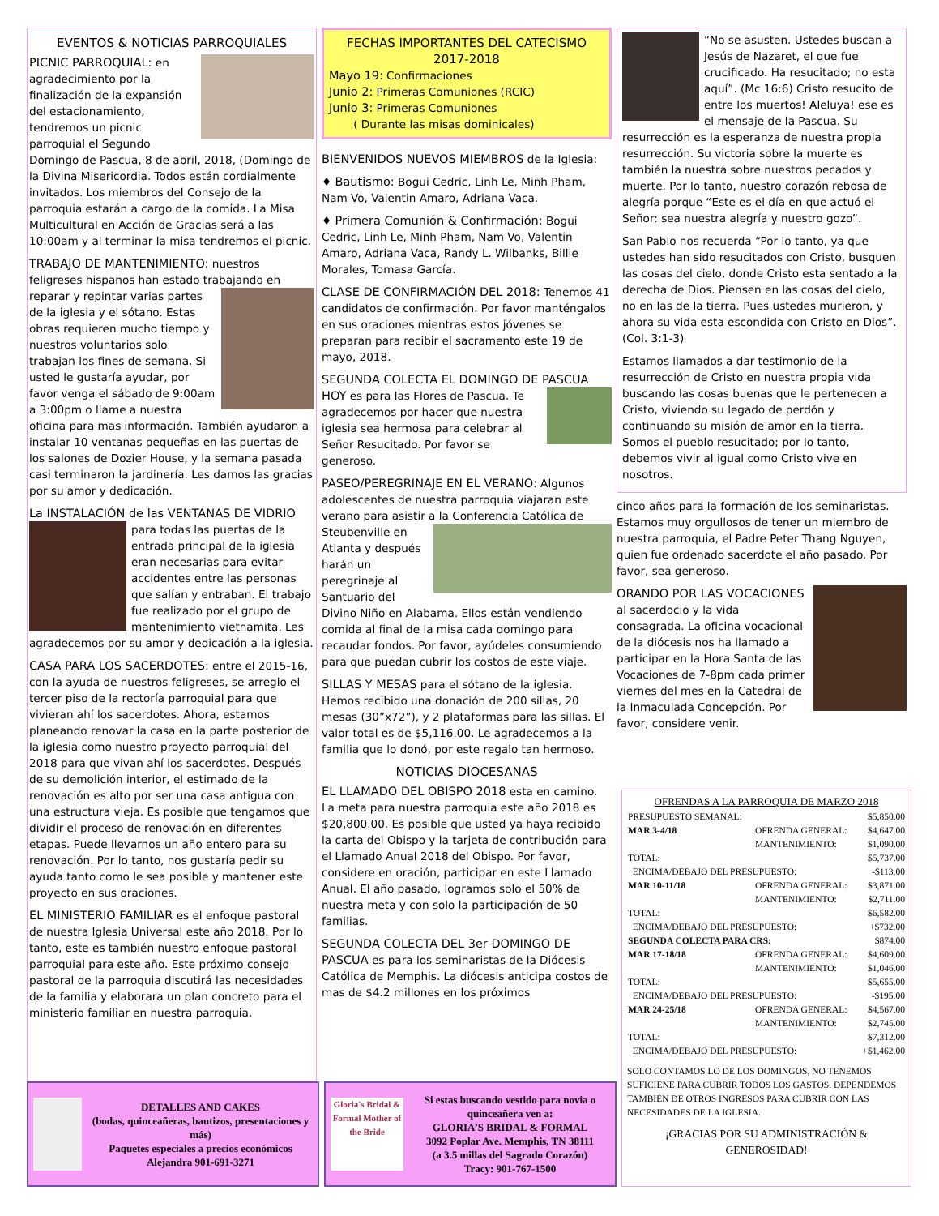EVENTOS & NOTICIAS PARROQUIALES
PICNIC PARROQUIAL: en agradecimiento por la finalización de la expansión del estacionamiento, tendremos un picnic parroquial el Segundo Domingo de Pascua, 8 de abril, 2018, (Domingo de la Divina Misericordia. Todos están cordialmente invitados. Los miembros del Consejo de la parroquia estarán a cargo de la comida. La Misa Multicultural en Acción de Gracias será a las 10:00am y al terminar la misa tendremos el picnic.
TRABAJO DE MANTENIMIENTO: nuestros feligreses hispanos han estado trabajando en reparar y repintar varias partes de la iglesia y el sótano. Estas obras requieren mucho tiempo y nuestros voluntarios solo trabajan los fines de semana. Si usted le gustaría ayudar, por favor venga el sábado de 9:00am a 3:00pm o llame a nuestra oficina para mas información. También ayudaron a instalar 10 ventanas pequeñas en las puertas de los salones de Dozier House, y la semana pasada casi terminaron la jardinería. Les damos las gracias por su amor y dedicación.
La INSTALACIÓN de las VENTANAS DE VIDRIO para todas las puertas de la entrada principal de la iglesia eran necesarias para evitar accidentes entre las personas que salían y entraban. El trabajo fue realizado por el grupo de mantenimiento vietnamita. Les agradecemos por su amor y dedicación a la iglesia.
CASA PARA LOS SACERDOTES: entre el 2015-16, con la ayuda de nuestros feligreses, se arreglo el tercer piso de la rectoría parroquial para que vivieran ahí los sacerdotes. Ahora, estamos planeando renovar la casa en la parte posterior de la iglesia como nuestro proyecto parroquial del 2018 para que vivan ahí los sacerdotes. Después de su demolición interior, el estimado de la renovación es alto por ser una casa antigua con una estructura vieja. Es posible que tengamos que dividir el proceso de renovación en diferentes etapas. Puede llevarnos un año entero para su renovación. Por lo tanto, nos gustaría pedir su ayuda tanto como le sea posible y mantener este proyecto en sus oraciones.
EL MINISTERIO FAMILIAR es el enfoque pastoral de nuestra Iglesia Universal este año 2018. Por lo tanto, este es también nuestro enfoque pastoral parroquial para este año. Este próximo consejo pastoral de la parroquia discutirá las necesidades de la familia y elaborara un plan concreto para el ministerio familiar en nuestra parroquia.
FECHAS IMPORTANTES DEL CATECISMO 2017-2018
Mayo 19: Confirmaciones
Junio 2: Primeras Comuniones (RCIC)
Junio 3: Primeras Comuniones
( Durante las misas dominicales)
BIENVENIDOS NUEVOS MIEMBROS de la Iglesia:
♦ Bautismo: Bogui Cedric, Linh Le, Minh Pham, Nam Vo, Valentin Amaro, Adriana Vaca.
♦ Primera Comunión & Confirmación: Bogui Cedric, Linh Le, Minh Pham, Nam Vo, Valentin Amaro, Adriana Vaca, Randy L. Wilbanks, Billie Morales, Tomasa García.
CLASE DE CONFIRMACIÓN DEL 2018: Tenemos 41 candidatos de confirmación. Por favor manténgalos en sus oraciones mientras estos jóvenes se preparan para recibir el sacramento este 19 de mayo, 2018.
SEGUNDA COLECTA EL DOMINGO DE PASCUA HOY es para las Flores de Pascua. Te agradecemos por hacer que nuestra iglesia sea hermosa para celebrar al Señor Resucitado. Por favor se generoso.
PASEO/PEREGRINAJE EN EL VERANO: Algunos adolescentes de nuestra parroquia viajaran este verano para asistir a la Conferencia Católica de Steubenville en Atlanta y después harán un peregrinaje al Santuario del Divino Niño en Alabama. Ellos están vendiendo comida al final de la misa cada domingo para recaudar fondos. Por favor, ayúdeles consumiendo para que puedan cubrir los costos de este viaje.
SILLAS Y MESAS para el sótano de la iglesia. Hemos recibido una donación de 200 sillas, 20 mesas (30”x72”), y 2 plataformas para las sillas. El valor total es de $5,116.00. Le agradecemos a la familia que lo donó, por este regalo tan hermoso.
NOTICIAS DIOCESANAS
EL LLAMADO DEL OBISPO 2018 esta en camino. La meta para nuestra parroquia este año 2018 es $20,800.00. Es posible que usted ya haya recibido la carta del Obispo y la tarjeta de contribución para el Llamado Anual 2018 del Obispo. Por favor, considere en oración, participar en este Llamado Anual. El año pasado, logramos solo el 50% de nuestra meta y con solo la participación de 50 familias.
SEGUNDA COLECTA DEL 3er DOMINGO DE PASCUA es para los seminaristas de la Diócesis Católica de Memphis. La diócesis anticipa costos de mas de $4.2 millones en los próximos
“No se asusten. Ustedes buscan a Jesús de Nazaret, el que fue crucificado. Ha resucitado; no esta aquí”. (Mc 16:6) Cristo resucito de entre los muertos! Aleluya! ese es el mensaje de la Pascua. Su resurrección es la esperanza de nuestra propia resurrección. Su victoria sobre la muerte es también la nuestra sobre nuestros pecados y muerte. Por lo tanto, nuestro corazón rebosa de alegría porque “Este es el día en que actuó el Señor: sea nuestra alegría y nuestro gozo”.
San Pablo nos recuerda “Por lo tanto, ya que ustedes han sido resucitados con Cristo, busquen las cosas del cielo, donde Cristo esta sentado a la derecha de Dios. Piensen en las cosas del cielo, no en las de la tierra. Pues ustedes murieron, y ahora su vida esta escondida con Cristo en Dios”. (Col. 3:1-3)
Estamos llamados a dar testimonio de la resurrección de Cristo en nuestra propia vida buscando las cosas buenas que le pertenecen a Cristo, viviendo su legado de perdón y continuando su misión de amor en la tierra. Somos el pueblo resucitado; por lo tanto, debemos vivir al igual como Cristo vive en nosotros.
cinco años para la formación de los seminaristas. Estamos muy orgullosos de tener un miembro de nuestra parroquia, el Padre Peter Thang Nguyen, quien fue ordenado sacerdote el año pasado. Por favor, sea generoso.
ORANDO POR LAS VOCACIONES al sacerdocio y la vida consagrada. La oficina vocacional de la diócesis nos ha llamado a participar en la Hora Santa de las Vocaciones de 7-8pm cada primer viernes del mes en la Catedral de la Inmaculada Concepción. Por favor, considere venir.
DETALLES AND CAKES
(bodas, quinceañeras, bautizos, presentaciones y más)
Paquetes especiales a precios económicos
Alejandra 901-691-3271
Gloria's Bridal & Formal Mother of the Bride
Si estas buscando vestido para novia o quinceañera ven a:
GLORIA’S BRIDAL & FORMAL
3092 Poplar Ave. Memphis, TN 38111
(a 3.5 millas del Sagrado Corazón)
Tracy: 901-767-1500
OFRENDAS A LA PARROQUIA DE MARZO 2018
| PRESUPUESTO SEMANAL: | | $5,850.00 |
| MAR 3-4/18 | OFRENDA GENERAL: | $4,647.00 |
| | MANTENIMIENTO: | $1,090.00 |
| TOTAL: | | $5,737.00 |
| ENCIMA/DEBAJO DEL PRESUPUESTO: | | -$113.00 |
| MAR 10-11/18 | OFRENDA GENERAL: | $3,871.00 |
| | MANTENIMIENTO: | $2,711.00 |
| TOTAL: | | $6,582.00 |
| ENCIMA/DEBAJO DEL PRESUPUESTO: | | +$732.00 |
| SEGUNDA COLECTA PARA CRS: | | $874.00 |
| MAR 17-18/18 | OFRENDA GENERAL: | $4,609.00 |
| | MANTENIMIENTO: | $1,046.00 |
| TOTAL: | | $5,655.00 |
| ENCIMA/DEBAJO DEL PRESUPUESTO: | | -$195.00 |
| MAR 24-25/18 | OFRENDA GENERAL: | $4,567.00 |
| | MANTENIMIENTO: | $2,745.00 |
| TOTAL: | | $7,312.00 |
| ENCIMA/DEBAJO DEL PRESUPUESTO: | | +$1,462.00 |
SOLO CONTAMOS LO DE LOS DOMINGOS, NO TENEMOS SUFICIENE PARA CUBRIR TODOS LOS GASTOS. DEPENDEMOS TAMBIÉN DE OTROS INGRESOS PARA CUBRIR CON LAS NECESIDADES DE LA IGLESIA.
¡GRACIAS POR SU ADMINISTRACIÓN & GENEROSIDAD!